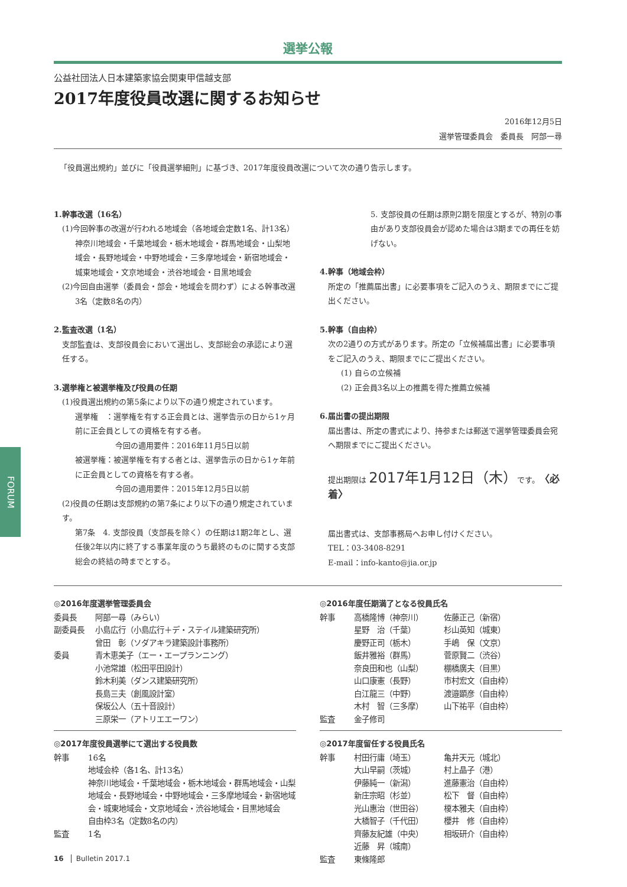FORUM
選挙公報
公益社団法人日本建築家協会関東甲信越支部
2017年度役員改選に関するお知らせ
2016年12月5日
選挙管理委員会　委員長　阿部一尋
「役員選出規約」並びに「役員選挙細則」に基づき、2017年度役員改選について次の通り告示します。
1.幹事改選（16名）
(1)今回幹事の改選が行われる地域会（各地域会定数1名、計13名）
神奈川地域会・千葉地域会・栃木地域会・群馬地域会・山梨地域会・長野地域会・中野地域会・三多摩地域会・新宿地域会・城東地域会・文京地域会・渋谷地域会・目黒地域会
(2)今回自由選挙（委員会・部会・地域会を問わず）による幹事改選
3名（定数8名の内）
2.監査改選（1名）
支部監査は、支部役員会において選出し、支部総会の承認により選任する。
3.選挙権と被選挙権及び役員の任期
(1)役員選出規約の第5条により以下の通り規定されています。
選挙権　：選挙権を有する正会員とは、選挙告示の日から1ヶ月前に正会員としての資格を有する者。
今回の適用要件：2016年11月5日以前
被選挙権：被選挙権を有する者とは、選挙告示の日から1ヶ年前に正会員としての資格を有する者。
今回の適用要件：2015年12月5日以前
(2)役員の任期は支部規約の第7条により以下の通り規定されています。
第7条　4. 支部役員（支部長を除く）の任期は1期2年とし、選任後2年以内に終了する事業年度のうち最終のものに関する支部総会の終結の時までとする。
5. 支部役員の任期は原則2期を限度とするが、特別の事由があり支部役員会が認めた場合は3期までの再任を妨げない。
4.幹事（地域会枠）
所定の「推薦届出書」に必要事項をご記入のうえ、期限までにご提出ください。
5.幹事（自由枠）
次の2通りの方式があります。所定の「立候補届出書」に必要事項をご記入のうえ、期限までにご提出ください。
(1) 自らの立候補
(2) 正会員3名以上の推薦を得た推薦立候補
6.届出書の提出期限
届出書は、所定の書式により、持参または郵送で選挙管理委員会宛へ期限までにご提出ください。
提出期限は 2017年1月12日（木）です。〈必着〉
届出書式は、支部事務局へお申し付けください。
TEL：03-3408-8291
E-mail：info-kanto@jia.or.jp
◎2016年度選挙管理委員会
| 委員長 | 阿部一尋（みらい） |
| 副委員長 | 小島広行（小島広行＋デ・ステイル建築研究所） 曾田 彰（ソダアキラ建築設計事務所） |
| 委員 | 青木恵美子（エー・エープランニング） 小池常雄（松田平田設計） 鈴木利美（ダンス建築研究所） 長島三夫（創風設計室） 保坂公人（五十音設計） 三原栄一（アトリエエーワン） |
◎2017年度役員選挙にて選出する役員数
| 幹事 | 16名 地域会枠（各1名、計13名） 神奈川地域会・千葉地域会・栃木地域会・群馬地域会・山梨地域会・長野地域会・中野地域会・三多摩地域会・新宿地域会・城東地域会・文京地域会・渋谷地域会・目黒地域会 自由枠3名（定数8名の内） |
| 監査 | 1名 |
◎2016年度任期満了となる役員氏名
| 幹事 | 高橋隆博（神奈川） 星野 治（千葉） 慶野正司（栃木） 飯井雅裕（群馬） 奈良田和也（山梨） 山口康憲（長野） 白江龍三（中野） 木村 智（三多摩） | 佐藤正己（新宿） 杉山英知（城東） 手嶋 保（文京） 菅原賢二（渋谷） 棚橋廣夫（目黒） 市村宏文（自由枠） 渡邉顕彦（自由枠） 山下祐平（自由枠） |
| 監査 | 金子修司 | |
◎2017年度留任する役員氏名
| 幹事 | 村田行庸（埼玉） 大山早嗣（茨城） 伊藤純一（新潟） 新庄宗昭（杉並） 光山惠治（世田谷） 大橋智子（千代田） 齊藤友紀雄（中央） 近藤 昇（城南） | 亀井天元（城北） 村上晶子（港） 進藤憲治（自由枠） 松下 督（自由枠） 榎本雅夫（自由枠） 櫻井 修（自由枠） 相坂研介（自由枠） |
| 監査 | 東條隆郎 | |
16　Bulletin 2017.1